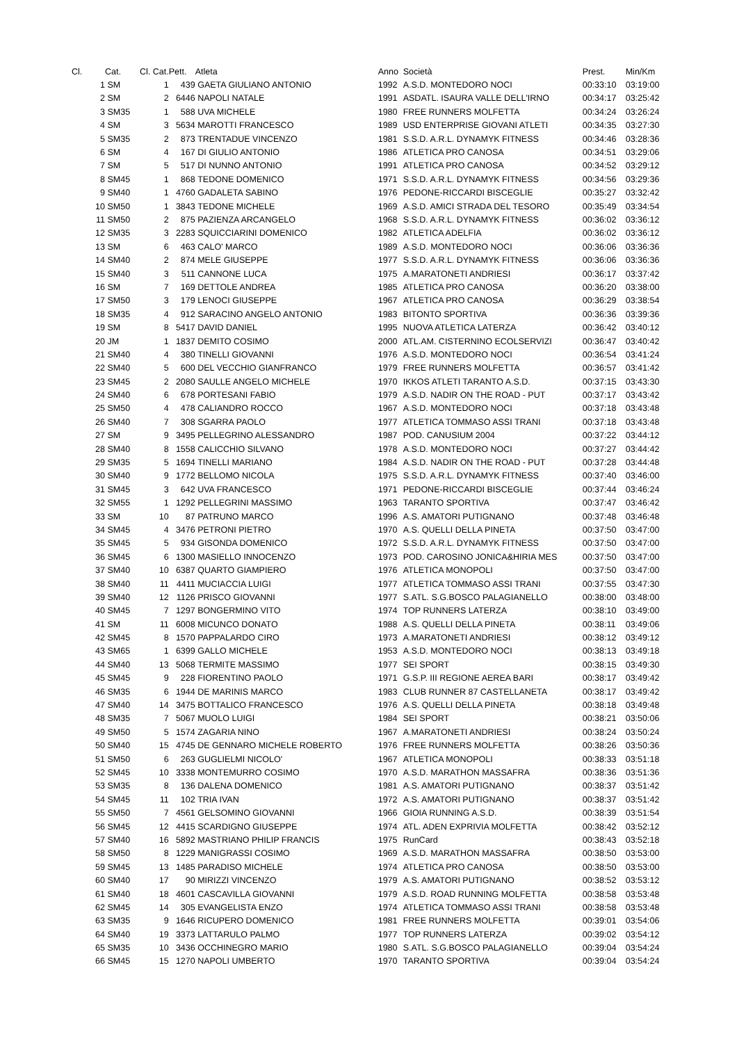| Cl. | Cat. | Cl. Cat. | Pett. | Atleta | Anno | Società | Prest. | Min/Km |
| --- | --- | --- | --- | --- | --- | --- | --- | --- |
| 1 | SM | 1 | 439 | GAETA GIULIANO ANTONIO | 1992 | A.S.D. MONTEDORO NOCI | 00:33:10 | 03:19:00 |
| 2 | SM | 2 | 6446 | NAPOLI NATALE | 1991 | ASDATL. ISAURA VALLE DELL'IRNO | 00:34:17 | 03:25:42 |
| 3 | SM35 | 1 | 588 | UVA MICHELE | 1980 | FREE RUNNERS MOLFETTA | 00:34:24 | 03:26:24 |
| 4 | SM | 3 | 5634 | MAROTTI FRANCESCO | 1989 | USD ENTERPRISE GIOVANI ATLETI | 00:34:35 | 03:27:30 |
| 5 | SM35 | 2 | 873 | TRENTADUE VINCENZO | 1981 | S.S.D. A.R.L. DYNAMYK FITNESS | 00:34:46 | 03:28:36 |
| 6 | SM | 4 | 167 | DI GIULIO ANTONIO | 1986 | ATLETICA PRO CANOSA | 00:34:51 | 03:29:06 |
| 7 | SM | 5 | 517 | DI NUNNO ANTONIO | 1991 | ATLETICA PRO CANOSA | 00:34:52 | 03:29:12 |
| 8 | SM45 | 1 | 868 | TEDONE DOMENICO | 1971 | S.S.D. A.R.L. DYNAMYK FITNESS | 00:34:56 | 03:29:36 |
| 9 | SM40 | 1 | 4760 | GADALETA SABINO | 1976 | PEDONE-RICCARDI BISCEGLIE | 00:35:27 | 03:32:42 |
| 10 | SM50 | 1 | 3843 | TEDONE MICHELE | 1969 | A.S.D. AMICI STRADA DEL TESORO | 00:35:49 | 03:34:54 |
| 11 | SM50 | 2 | 875 | PAZIENZA ARCANGELO | 1968 | S.S.D. A.R.L. DYNAMYK FITNESS | 00:36:02 | 03:36:12 |
| 12 | SM35 | 3 | 2283 | SQUICCIARINI DOMENICO | 1982 | ATLETICA ADELFIA | 00:36:02 | 03:36:12 |
| 13 | SM | 6 | 463 | CALO' MARCO | 1989 | A.S.D. MONTEDORO NOCI | 00:36:06 | 03:36:36 |
| 14 | SM40 | 2 | 874 | MELE GIUSEPPE | 1977 | S.S.D. A.R.L. DYNAMYK FITNESS | 00:36:06 | 03:36:36 |
| 15 | SM40 | 3 | 511 | CANNONE LUCA | 1975 | A.MARATONETI ANDRIESI | 00:36:17 | 03:37:42 |
| 16 | SM | 7 | 169 | DETTOLE ANDREA | 1985 | ATLETICA PRO CANOSA | 00:36:20 | 03:38:00 |
| 17 | SM50 | 3 | 179 | LENOCI GIUSEPPE | 1967 | ATLETICA PRO CANOSA | 00:36:29 | 03:38:54 |
| 18 | SM35 | 4 | 912 | SARACINO ANGELO ANTONIO | 1983 | BITONTO SPORTIVA | 00:36:36 | 03:39:36 |
| 19 | SM | 8 | 5417 | DAVID DANIEL | 1995 | NUOVA ATLETICA LATERZA | 00:36:42 | 03:40:12 |
| 20 | JM | 1 | 1837 | DEMITO COSIMO | 2000 | ATL.AM. CISTERNINO ECOLSERVIZI | 00:36:47 | 03:40:42 |
| 21 | SM40 | 4 | 380 | TINELLI GIOVANNI | 1976 | A.S.D. MONTEDORO NOCI | 00:36:54 | 03:41:24 |
| 22 | SM40 | 5 | 600 | DEL VECCHIO GIANFRANCO | 1979 | FREE RUNNERS MOLFETTA | 00:36:57 | 03:41:42 |
| 23 | SM45 | 2 | 2080 | SAULLE ANGELO MICHELE | 1970 | IKKOS ATLETI TARANTO A.S.D. | 00:37:15 | 03:43:30 |
| 24 | SM40 | 6 | 678 | PORTESANI FABIO | 1979 | A.S.D. NADIR ON THE ROAD - PUT | 00:37:17 | 03:43:42 |
| 25 | SM50 | 4 | 478 | CALIANDRO ROCCO | 1967 | A.S.D. MONTEDORO NOCI | 00:37:18 | 03:43:48 |
| 26 | SM40 | 7 | 308 | SGARRA PAOLO | 1977 | ATLETICA TOMMASO ASSI TRANI | 00:37:18 | 03:43:48 |
| 27 | SM | 9 | 3495 | PELLEGRINO ALESSANDRO | 1987 | POD. CANUSIUM 2004 | 00:37:22 | 03:44:12 |
| 28 | SM40 | 8 | 1558 | CALICCHIO SILVANO | 1978 | A.S.D. MONTEDORO NOCI | 00:37:27 | 03:44:42 |
| 29 | SM35 | 5 | 1694 | TINELLI MARIANO | 1984 | A.S.D. NADIR ON THE ROAD - PUT | 00:37:28 | 03:44:48 |
| 30 | SM40 | 9 | 1772 | BELLOMO NICOLA | 1975 | S.S.D. A.R.L. DYNAMYK FITNESS | 00:37:40 | 03:46:00 |
| 31 | SM45 | 3 | 642 | UVA FRANCESCO | 1971 | PEDONE-RICCARDI BISCEGLIE | 00:37:44 | 03:46:24 |
| 32 | SM55 | 1 | 1292 | PELLEGRINI MASSIMO | 1963 | TARANTO SPORTIVA | 00:37:47 | 03:46:42 |
| 33 | SM | 10 | 87 | PATRUNO MARCO | 1996 | A.S. AMATORI PUTIGNANO | 00:37:48 | 03:46:48 |
| 34 | SM45 | 4 | 3476 | PETRONI PIETRO | 1970 | A.S. QUELLI DELLA PINETA | 00:37:50 | 03:47:00 |
| 35 | SM45 | 5 | 934 | GISONDA DOMENICO | 1972 | S.S.D. A.R.L. DYNAMYK FITNESS | 00:37:50 | 03:47:00 |
| 36 | SM45 | 6 | 1300 | MASIELLO INNOCENZO | 1973 | POD. CAROSINO JONICA&HIRIA MES | 00:37:50 | 03:47:00 |
| 37 | SM40 | 10 | 6387 | QUARTO GIAMPIERO | 1976 | ATLETICA MONOPOLI | 00:37:50 | 03:47:00 |
| 38 | SM40 | 11 | 4411 | MUCIACCIA LUIGI | 1977 | ATLETICA TOMMASO ASSI TRANI | 00:37:55 | 03:47:30 |
| 39 | SM40 | 12 | 1126 | PRISCO GIOVANNI | 1977 | S.ATL. S.G.BOSCO PALAGIANELLO | 00:38:00 | 03:48:00 |
| 40 | SM45 | 7 | 1297 | BONGERMINO VITO | 1974 | TOP RUNNERS LATERZA | 00:38:10 | 03:49:00 |
| 41 | SM | 11 | 6008 | MICUNCO DONATO | 1988 | A.S. QUELLI DELLA PINETA | 00:38:11 | 03:49:06 |
| 42 | SM45 | 8 | 1570 | PAPPALARDO CIRO | 1973 | A.MARATONETI ANDRIESI | 00:38:12 | 03:49:12 |
| 43 | SM65 | 1 | 6399 | GALLO MICHELE | 1953 | A.S.D. MONTEDORO NOCI | 00:38:13 | 03:49:18 |
| 44 | SM40 | 13 | 5068 | TERMITE MASSIMO | 1977 | SEI SPORT | 00:38:15 | 03:49:30 |
| 45 | SM45 | 9 | 228 | FIORENTINO PAOLO | 1971 | G.S.P. III REGIONE AEREA BARI | 00:38:17 | 03:49:42 |
| 46 | SM35 | 6 | 1944 | DE MARINIS MARCO | 1983 | CLUB RUNNER 87 CASTELLANETA | 00:38:17 | 03:49:42 |
| 47 | SM40 | 14 | 3475 | BOTTALICO FRANCESCO | 1976 | A.S. QUELLI DELLA PINETA | 00:38:18 | 03:49:48 |
| 48 | SM35 | 7 | 5067 | MUOLO LUIGI | 1984 | SEI SPORT | 00:38:21 | 03:50:06 |
| 49 | SM50 | 5 | 1574 | ZAGARIA NINO | 1967 | A.MARATONETI ANDRIESI | 00:38:24 | 03:50:24 |
| 50 | SM40 | 15 | 4745 | DE GENNARO MICHELE ROBERTO | 1976 | FREE RUNNERS MOLFETTA | 00:38:26 | 03:50:36 |
| 51 | SM50 | 6 | 263 | GUGLIELMI NICOLO' | 1967 | ATLETICA MONOPOLI | 00:38:33 | 03:51:18 |
| 52 | SM45 | 10 | 3338 | MONTEMURRO COSIMO | 1970 | A.S.D. MARATHON MASSAFRA | 00:38:36 | 03:51:36 |
| 53 | SM35 | 8 | 136 | DALENA DOMENICO | 1981 | A.S. AMATORI PUTIGNANO | 00:38:37 | 03:51:42 |
| 54 | SM45 | 11 | 102 | TRIA IVAN | 1972 | A.S. AMATORI PUTIGNANO | 00:38:37 | 03:51:42 |
| 55 | SM50 | 7 | 4561 | GELSOMINO GIOVANNI | 1966 | GIOIA RUNNING A.S.D. | 00:38:39 | 03:51:54 |
| 56 | SM45 | 12 | 4415 | SCARDIGNO GIUSEPPE | 1974 | ATL. ADEN EXPRIVIA MOLFETTA | 00:38:42 | 03:52:12 |
| 57 | SM40 | 16 | 5892 | MASTRIANO PHILIP FRANCIS | 1975 | RunCard | 00:38:43 | 03:52:18 |
| 58 | SM50 | 8 | 1229 | MANIGRASSI COSIMO | 1969 | A.S.D. MARATHON MASSAFRA | 00:38:50 | 03:53:00 |
| 59 | SM45 | 13 | 1485 | PARADISO MICHELE | 1974 | ATLETICA PRO CANOSA | 00:38:50 | 03:53:00 |
| 60 | SM40 | 17 | 90 | MIRIZZI VINCENZO | 1979 | A.S. AMATORI PUTIGNANO | 00:38:52 | 03:53:12 |
| 61 | SM40 | 18 | 4601 | CASCAVILLA GIOVANNI | 1979 | A.S.D. ROAD RUNNING MOLFETTA | 00:38:58 | 03:53:48 |
| 62 | SM45 | 14 | 305 | EVANGELISTA ENZO | 1974 | ATLETICA TOMMASO ASSI TRANI | 00:38:58 | 03:53:48 |
| 63 | SM35 | 9 | 1646 | RICUPERO DOMENICO | 1981 | FREE RUNNERS MOLFETTA | 00:39:01 | 03:54:06 |
| 64 | SM40 | 19 | 3373 | LATTARULO PALMO | 1977 | TOP RUNNERS LATERZA | 00:39:02 | 03:54:12 |
| 65 | SM35 | 10 | 3436 | OCCHINEGRO MARIO | 1980 | S.ATL. S.G.BOSCO PALAGIANELLO | 00:39:04 | 03:54:24 |
| 66 | SM45 | 15 | 1270 | NAPOLI UMBERTO | 1970 | TARANTO SPORTIVA | 00:39:04 | 03:54:24 |